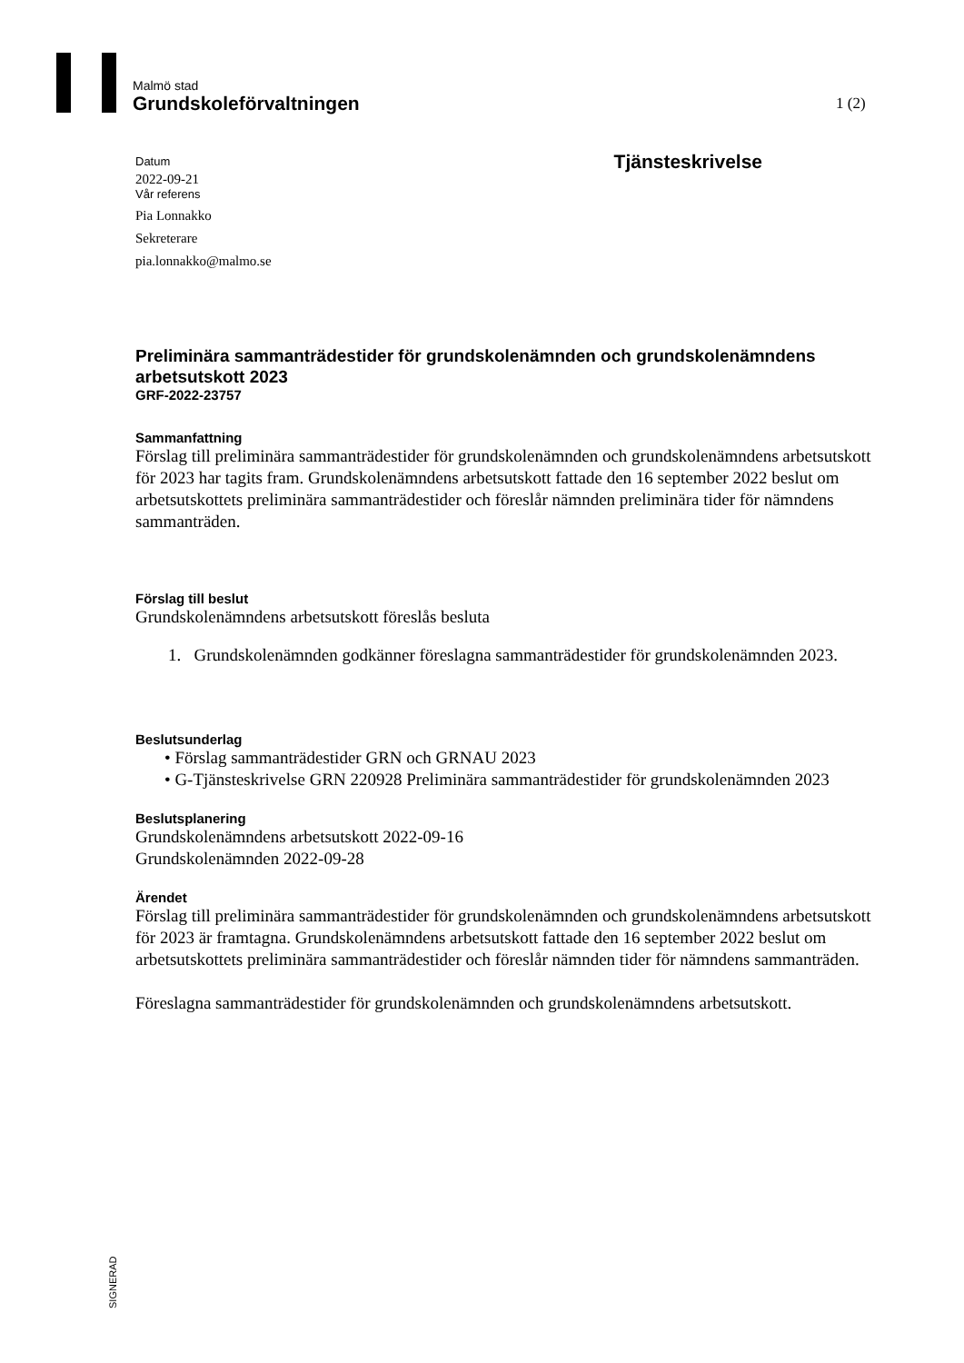Malmö stad
Grundskoleförvaltningen
1 (2)
Datum
2022-09-21
Vår referens
Pia Lonnakko
Sekreterare
pia.lonnakko@malmo.se
Tjänsteskrivelse
Preliminära sammanträdestider för grundskolenämnden och grundskolenämndens arbetsutskott 2023
GRF-2022-23757
Sammanfattning
Förslag till preliminära sammanträdestider för grundskolenämnden och grundskolenämndens arbetsutskott för 2023 har tagits fram. Grundskolenämndens arbetsutskott fattade den 16 september 2022 beslut om arbetsutskottets preliminära sammanträdestider och föreslår nämnden preliminära tider för nämndens sammanträden.
Förslag till beslut
Grundskolenämndens arbetsutskott föreslås besluta
1. Grundskolenämnden godkänner föreslagna sammanträdestider för grundskolenämnden 2023.
Beslutsunderlag
• Förslag sammanträdestider GRN och GRNAU 2023
• G-Tjänsteskrivelse GRN 220928 Preliminära sammanträdestider för grundskolenämnden 2023
Beslutsplanering
Grundskolenämndens arbetsutskott 2022-09-16
Grundskolenämnden 2022-09-28
Ärendet
Förslag till preliminära sammanträdestider för grundskolenämnden och grundskolenämndens arbetsutskott för 2023 är framtagna. Grundskolenämndens arbetsutskott fattade den 16 september 2022 beslut om arbetsutskottets preliminära sammanträdestider och föreslår nämnden tider för nämndens sammanträden.
Föreslagna sammanträdestider för grundskolenämnden och grundskolenämndens arbetsutskott.
SIGNERAD